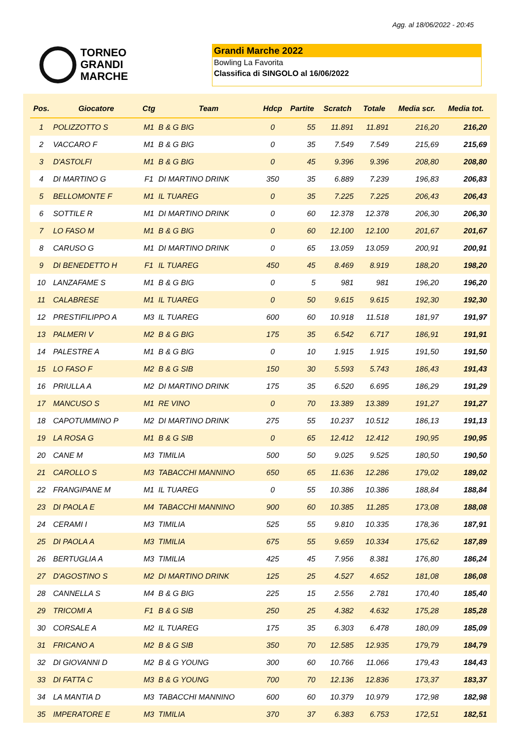Agg. al 18/06/2022 - 20:45
TORNEO
GRANDI
MARCHE
Grandi Marche 2022
Bowling La Favorita
Classifica di SINGOLO al 16/06/2022
| Pos. | Giocatore | Ctg | Team | Hdcp | Partite | Scratch | Totale | Media scr. | Media tot. |
| --- | --- | --- | --- | --- | --- | --- | --- | --- | --- |
| 1 | POLIZZOTTO S | M1 | B & G BIG | 0 | 55 | 11.891 | 11.891 | 216,20 | 216,20 |
| 2 | VACCARO F | M1 | B & G BIG | 0 | 35 | 7.549 | 7.549 | 215,69 | 215,69 |
| 3 | D'ASTOLFI | M1 | B & G BIG | 0 | 45 | 9.396 | 9.396 | 208,80 | 208,80 |
| 4 | DI MARTINO G | F1 | DI MARTINO DRINK | 350 | 35 | 6.889 | 7.239 | 196,83 | 206,83 |
| 5 | BELLOMONTE F | M1 | IL TUAREG | 0 | 35 | 7.225 | 7.225 | 206,43 | 206,43 |
| 6 | SOTTILE R | M1 | DI MARTINO DRINK | 0 | 60 | 12.378 | 12.378 | 206,30 | 206,30 |
| 7 | LO FASO M | M1 | B & G BIG | 0 | 60 | 12.100 | 12.100 | 201,67 | 201,67 |
| 8 | CARUSO G | M1 | DI MARTINO DRINK | 0 | 65 | 13.059 | 13.059 | 200,91 | 200,91 |
| 9 | DI BENEDETTO H | F1 | IL TUAREG | 450 | 45 | 8.469 | 8.919 | 188,20 | 198,20 |
| 10 | LANZAFAME S | M1 | B & G BIG | 0 | 5 | 981 | 981 | 196,20 | 196,20 |
| 11 | CALABRESE | M1 | IL TUAREG | 0 | 50 | 9.615 | 9.615 | 192,30 | 192,30 |
| 12 | PRESTIFILIPPO A | M3 | IL TUAREG | 600 | 60 | 10.918 | 11.518 | 181,97 | 191,97 |
| 13 | PALMERI V | M2 | B & G BIG | 175 | 35 | 6.542 | 6.717 | 186,91 | 191,91 |
| 14 | PALESTRE A | M1 | B & G BIG | 0 | 10 | 1.915 | 1.915 | 191,50 | 191,50 |
| 15 | LO FASO F | M2 | B & G SIB | 150 | 30 | 5.593 | 5.743 | 186,43 | 191,43 |
| 16 | PRIULLA A | M2 | DI MARTINO DRINK | 175 | 35 | 6.520 | 6.695 | 186,29 | 191,29 |
| 17 | MANCUSO S | M1 | RE VINO | 0 | 70 | 13.389 | 13.389 | 191,27 | 191,27 |
| 18 | CAPOTUMMINO P | M2 | DI MARTINO DRINK | 275 | 55 | 10.237 | 10.512 | 186,13 | 191,13 |
| 19 | LA ROSA G | M1 | B & G SIB | 0 | 65 | 12.412 | 12.412 | 190,95 | 190,95 |
| 20 | CANE M | M3 | TIMILIA | 500 | 50 | 9.025 | 9.525 | 180,50 | 190,50 |
| 21 | CAROLLO S | M3 | TABACCHI MANNINO | 650 | 65 | 11.636 | 12.286 | 179,02 | 189,02 |
| 22 | FRANGIPANE M | M1 | IL TUAREG | 0 | 55 | 10.386 | 10.386 | 188,84 | 188,84 |
| 23 | DI PAOLA E | M4 | TABACCHI MANNINO | 900 | 60 | 10.385 | 11.285 | 173,08 | 188,08 |
| 24 | CERAMI I | M3 | TIMILIA | 525 | 55 | 9.810 | 10.335 | 178,36 | 187,91 |
| 25 | DI PAOLA A | M3 | TIMILIA | 675 | 55 | 9.659 | 10.334 | 175,62 | 187,89 |
| 26 | BERTUGLIA A | M3 | TIMILIA | 425 | 45 | 7.956 | 8.381 | 176,80 | 186,24 |
| 27 | D'AGOSTINO S | M2 | DI MARTINO DRINK | 125 | 25 | 4.527 | 4.652 | 181,08 | 186,08 |
| 28 | CANNELLA S | M4 | B & G BIG | 225 | 15 | 2.556 | 2.781 | 170,40 | 185,40 |
| 29 | TRICOMI A | F1 | B & G SIB | 250 | 25 | 4.382 | 4.632 | 175,28 | 185,28 |
| 30 | CORSALE A | M2 | IL TUAREG | 175 | 35 | 6.303 | 6.478 | 180,09 | 185,09 |
| 31 | FRICANO A | M2 | B & G SIB | 350 | 70 | 12.585 | 12.935 | 179,79 | 184,79 |
| 32 | DI GIOVANNI D | M2 | B & G YOUNG | 300 | 60 | 10.766 | 11.066 | 179,43 | 184,43 |
| 33 | DI FATTA C | M3 | B & G YOUNG | 700 | 70 | 12.136 | 12.836 | 173,37 | 183,37 |
| 34 | LA MANTIA D | M3 | TABACCHI MANNINO | 600 | 60 | 10.379 | 10.979 | 172,98 | 182,98 |
| 35 | IMPERATORE E | M3 | TIMILIA | 370 | 37 | 6.383 | 6.753 | 172,51 | 182,51 |